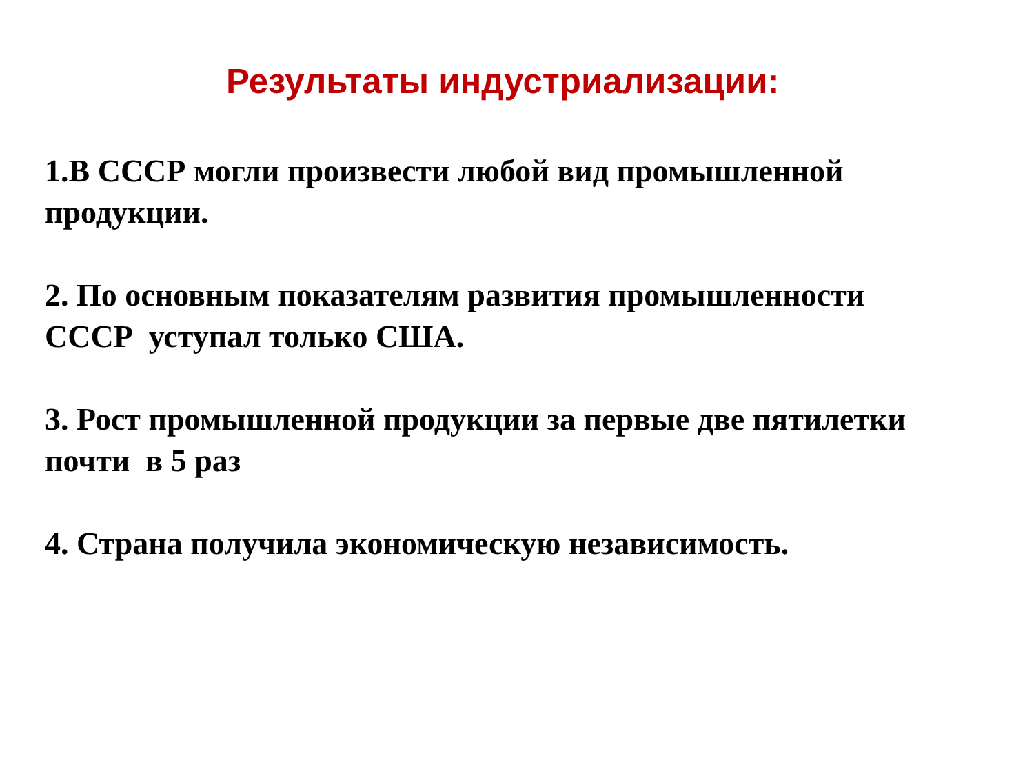Результаты индустриализации:
1.В СССР могли произвести любой вид промышленной
продукции.
2. По основным показателям развития промышленности
СССР уступал только США.
3. Рост промышленной продукции за первые две пятилетки
почти в 5 раз
4. Страна получила экономическую независимость.